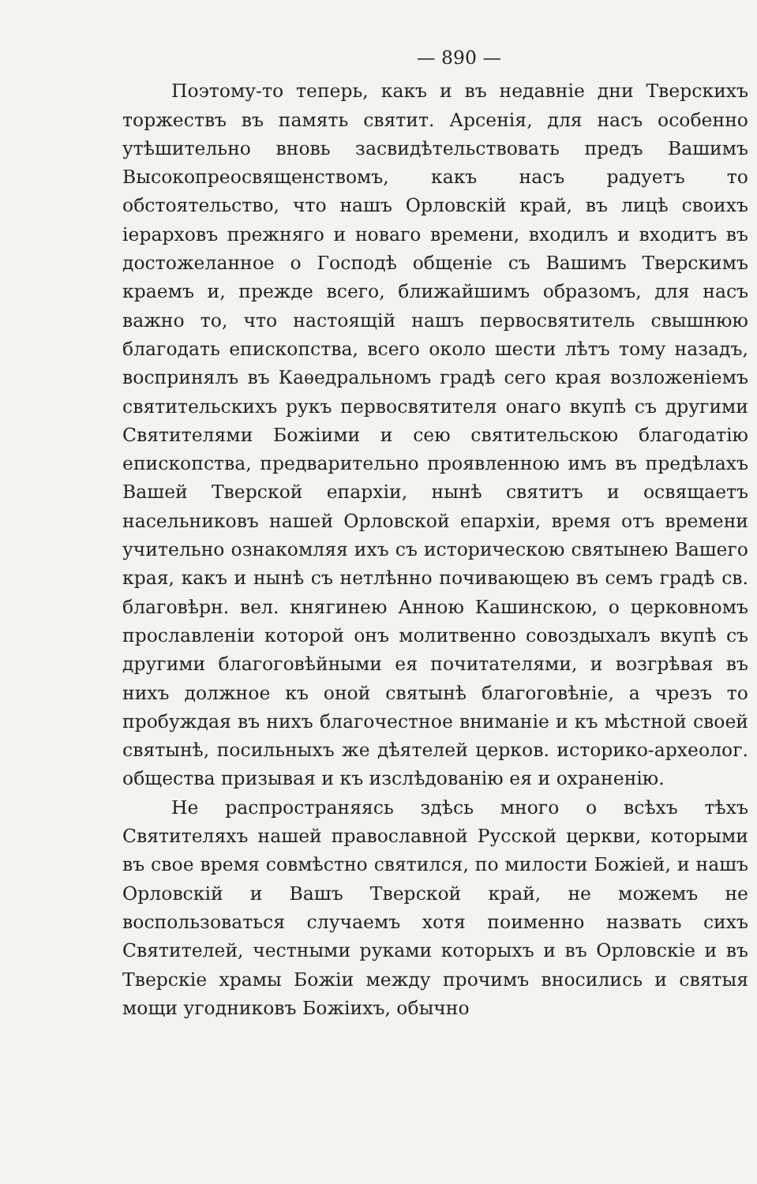— 890 —
Поэтому-то теперь, какъ и въ недавніе дни Тверскихъ торжествъ въ память святит. Арсенія, для насъ особенно утѣшительно вновь засвидѣтельствовать предъ Вашимъ Высокопреосвященствомъ, какъ насъ радуетъ то обстоятельство, что нашъ Орловскій край, въ лицѣ своихъ іерарховъ прежняго и новаго времени, входилъ и входитъ въ достожеланное о Господѣ общеніе съ Вашимъ Тверскимъ краемъ и, прежде всего, ближайшимъ образомъ, для насъ важно то, что настоящій нашъ первосвятитель свышнюю благодать епископства, всего около шести лѣтъ тому назадъ, воспринялъ въ Каѳедральномъ градѣ сего края возложеніемъ святительскихъ рукъ первосвятителя онаго вкупѣ съ другими Святителями Божіими и сею святительскою благодатію епископства, предварительно проявленною имъ въ предѣлахъ Вашей Тверской епархіи, нынѣ святитъ и освящаетъ насельниковъ нашей Орловской епархіи, время отъ времени учительно ознакомляя ихъ съ историческою святынею Вашего края, какъ и нынѣ съ нетлѣнно почивающею въ семъ градѣ св. благовѣрн. вел. княгинею Анною Кашинскою, о церковномъ прославленіи которой онъ молитвенно совоздыхалъ вкупѣ съ другими благоговѣйными ея почитателями, и возгрѣвая въ нихъ должное къ оной святынѣ благоговѣніе, а чрезъ то пробуждая въ нихъ благочестное вниманіе и къ мѣстной своей святынѣ, посильныхъ же дѣятелей церков. историко-археолог. общества призывая и къ изслѣдованію ея и охраненію.
Не распространяясь здѣсь много о всѣхъ тѣхъ Святителяхъ нашей православной Русской церкви, которыми въ свое время совмѣстно святился, по милости Божіей, и нашъ Орловскій и Вашъ Тверской край, не можемъ не воспользоваться случаемъ хотя поименно назвать сихъ Святителей, честными руками которыхъ и въ Орловскіе и въ Тверскіе храмы Божіи между прочимъ вносились и святыя мощи угодниковъ Божіихъ, обычно